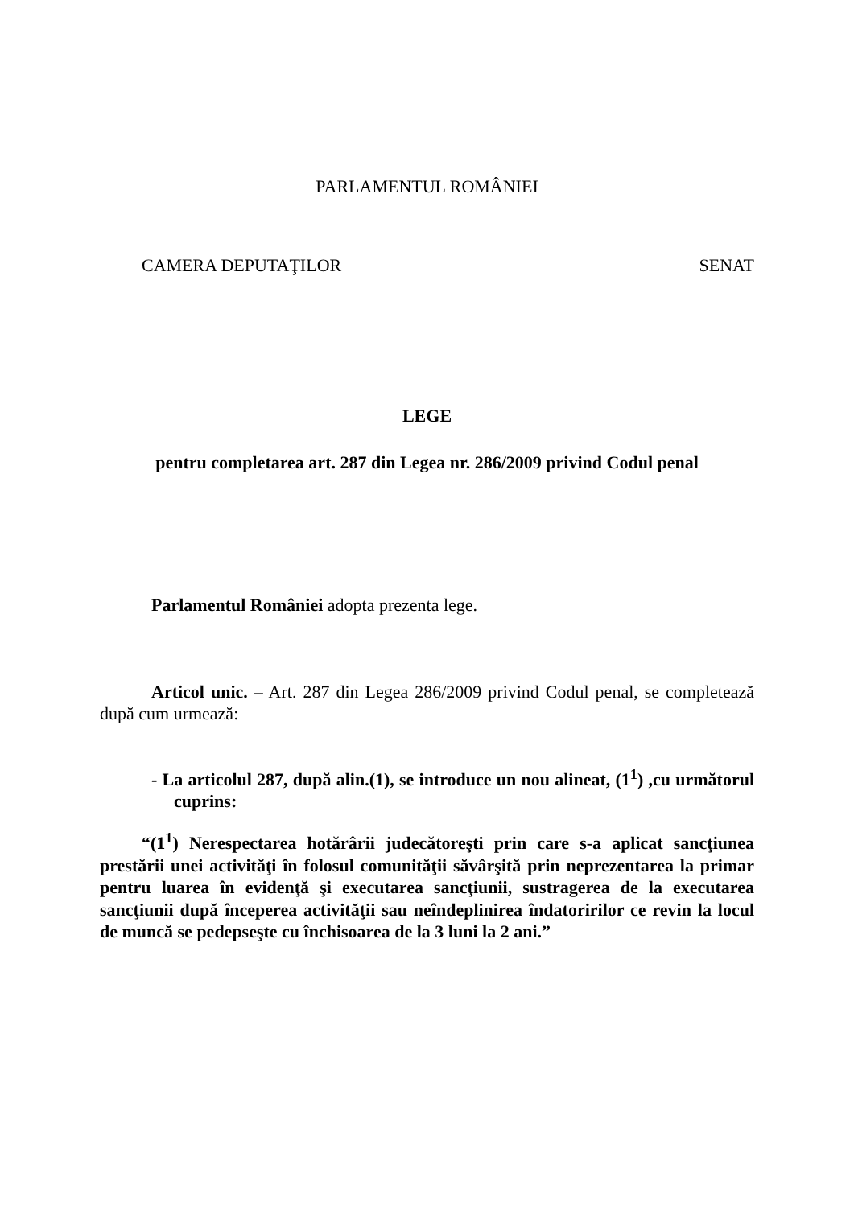PARLAMENTUL ROMÂNIEI
CAMERA DEPUTAŢILOR SENAT
LEGE
pentru completarea art. 287 din Legea nr. 286/2009 privind Codul penal
Parlamentul României adopta prezenta lege.
Articol unic. – Art. 287 din Legea 286/2009 privind Codul penal, se completează după cum urmează:
- La articolul 287, după alin.(1), se introduce un nou alineat, (1<sup>1</sup>) ,cu următorul cuprins:
“(1<sup>1</sup>) Nerespectarea hotărârii judecătoreşti prin care s-a aplicat sancţiunea prestării unei activităţi în folosul comunităţii săvârşită prin neprezentarea la primar pentru luarea în evidenţă şi executarea sancţiunii, sustragerea de la executarea sancţiunii după începerea activităţii sau neîndeplinirea îndatoririlor ce revin la locul de muncă se pedepseşte cu închisoarea de la 3 luni la 2 ani.”